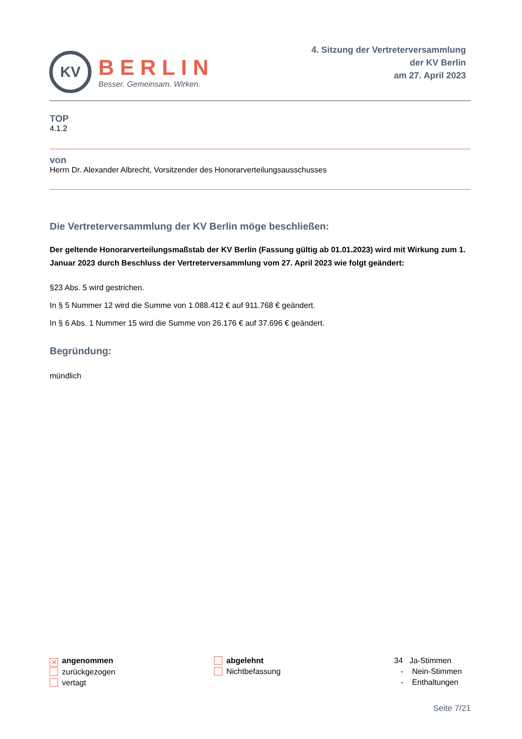KV
BERLIN
Besser. Gemeinsam. Wirken.
4. Sitzung der Vertreterversammlung
der KV Berlin
am 27. April 2023
TOP
4.1.2
von
Herrn Dr. Alexander Albrecht, Vorsitzender des Honorarverteilungsausschusses
Die Vertreterversammlung der KV Berlin möge beschließen:
Der geltende Honorarverteilungsmaßstab der KV Berlin (Fassung gültig ab 01.01.2023) wird mit Wirkung zum 1. Januar 2023 durch Beschluss der Vertreterversammlung vom 27. April 2023 wie folgt geändert:
§23 Abs. 5 wird gestrichen.
In § 5 Nummer 12 wird die Summe von 1.088.412 € auf 911.768 € geändert.
In § 6 Abs. 1 Nummer 15 wird die Summe von 26.176 € auf 37.696 € geändert.
Begründung:
mündlich
✕ angenommen
zurückgezogen
vertagt
abgelehnt
Nichtbefassung
34 Ja-Stimmen
- Nein-Stimmen
- Enthaltungen
Seite 7/21